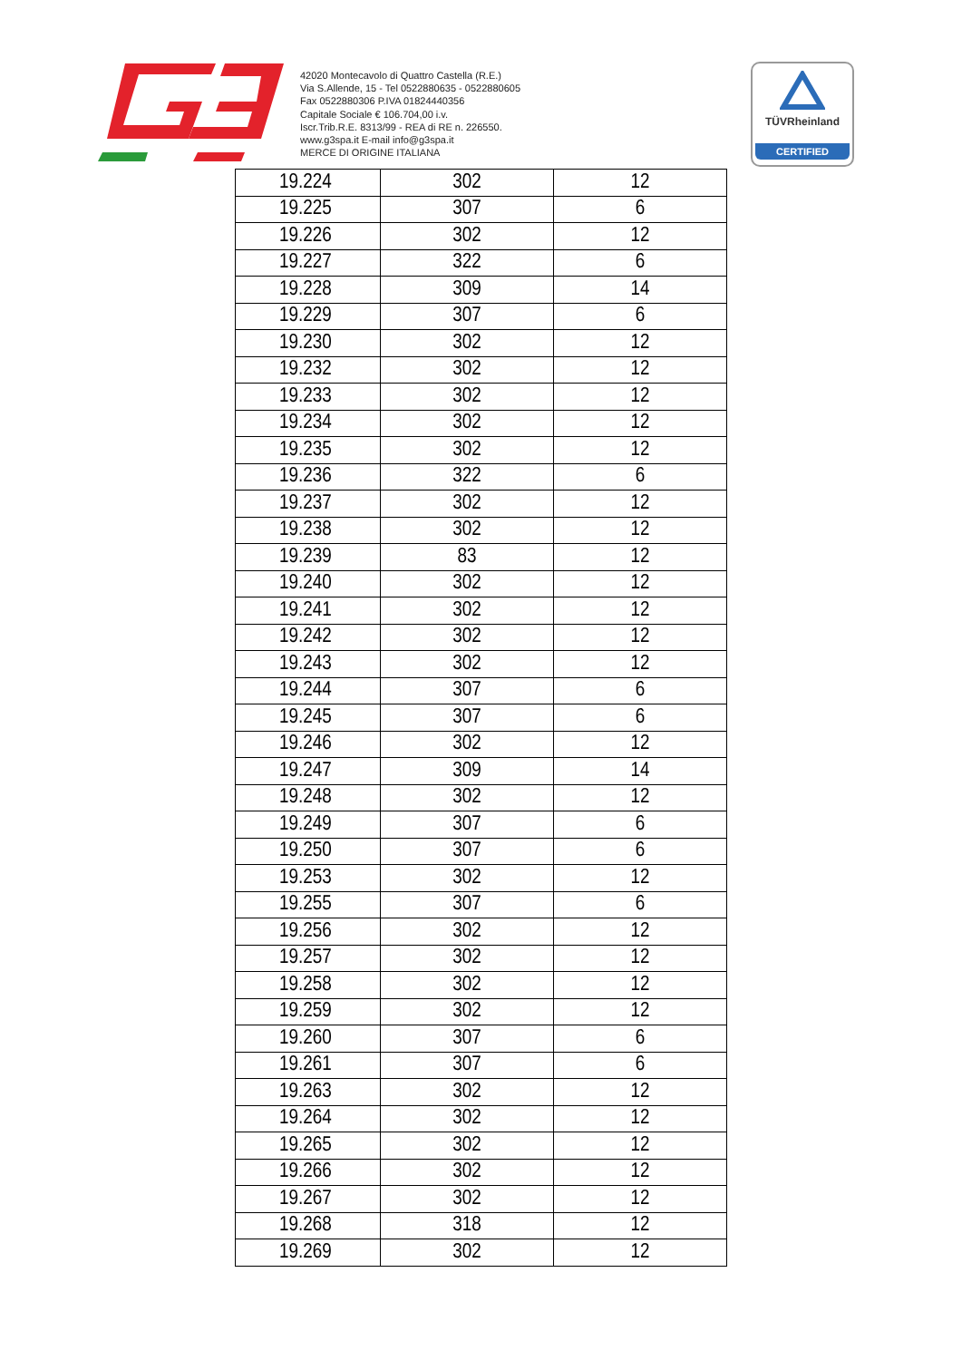42020 Montecavolo di Quattro Castella (R.E.)
Via S.Allende, 15 - Tel 0522880635 - 0522880605
Fax 0522880306 P.IVA 01824440356
Capitale Sociale € 106.704,00 i.v.
Iscr.Trib.R.E. 8313/99 - REA di RE n. 226550.
www.g3spa.it E-mail info@g3spa.it
MERCE DI ORIGINE ITALIANA
TÜVRheinland
CERTIFIED
| 19.224 | 302 | 12 |
| 19.225 | 307 | 6 |
| 19.226 | 302 | 12 |
| 19.227 | 322 | 6 |
| 19.228 | 309 | 14 |
| 19.229 | 307 | 6 |
| 19.230 | 302 | 12 |
| 19.232 | 302 | 12 |
| 19.233 | 302 | 12 |
| 19.234 | 302 | 12 |
| 19.235 | 302 | 12 |
| 19.236 | 322 | 6 |
| 19.237 | 302 | 12 |
| 19.238 | 302 | 12 |
| 19.239 | 83 | 12 |
| 19.240 | 302 | 12 |
| 19.241 | 302 | 12 |
| 19.242 | 302 | 12 |
| 19.243 | 302 | 12 |
| 19.244 | 307 | 6 |
| 19.245 | 307 | 6 |
| 19.246 | 302 | 12 |
| 19.247 | 309 | 14 |
| 19.248 | 302 | 12 |
| 19.249 | 307 | 6 |
| 19.250 | 307 | 6 |
| 19.253 | 302 | 12 |
| 19.255 | 307 | 6 |
| 19.256 | 302 | 12 |
| 19.257 | 302 | 12 |
| 19.258 | 302 | 12 |
| 19.259 | 302 | 12 |
| 19.260 | 307 | 6 |
| 19.261 | 307 | 6 |
| 19.263 | 302 | 12 |
| 19.264 | 302 | 12 |
| 19.265 | 302 | 12 |
| 19.266 | 302 | 12 |
| 19.267 | 302 | 12 |
| 19.268 | 318 | 12 |
| 19.269 | 302 | 12 |